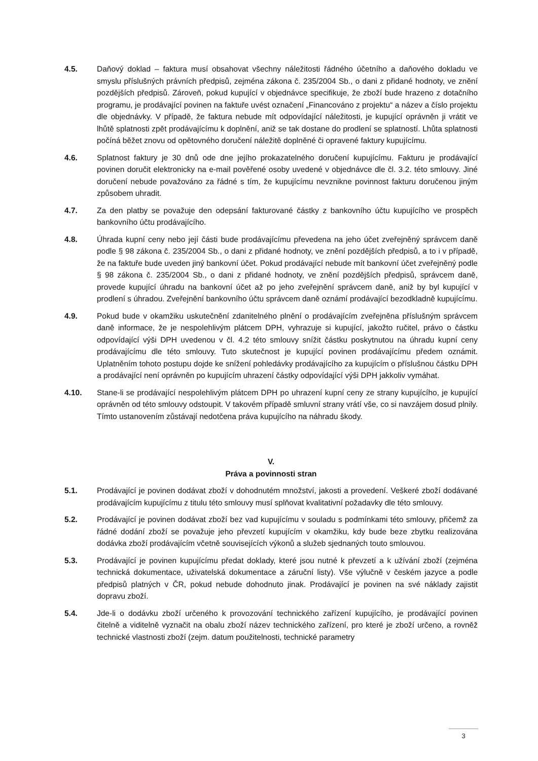4.5. Daňový doklad – faktura musí obsahovat všechny náležitosti řádného účetního a daňového dokladu ve smyslu příslušných právních předpisů, zejména zákona č. 235/2004 Sb., o dani z přidané hodnoty, ve znění pozdějších předpisů. Zároveň, pokud kupující v objednávce specifikuje, že zboží bude hrazeno z dotačního programu, je prodávající povinen na faktuře uvést označení „Financováno z projektu“ a název a číslo projektu dle objednávky. V případě, že faktura nebude mít odpovídající náležitosti, je kupující oprávněn ji vrátit ve lhůtě splatnosti zpět prodávajícímu k doplnění, aniž se tak dostane do prodlení se splatností. Lhůta splatnosti počíná běžet znovu od opětovného doručení náležitě doplněné či opravené faktury kupujícímu.
4.6. Splatnost faktury je 30 dnů ode dne jejího prokazatelného doručení kupujícímu. Fakturu je prodávající povinen doručit elektronicky na e-mail pověřené osoby uvedené v objednávce dle čl. 3.2. této smlouvy. Jiné doručení nebude považováno za řádné s tím, že kupujícímu nevznikne povinnost fakturu doručenou jiným způsobem uhradit.
4.7. Za den platby se považuje den odepsání fakturované částky z bankovního účtu kupujícího ve prospěch bankovního účtu prodávajícího.
4.8. Úhrada kupní ceny nebo její části bude prodávajícímu převedena na jeho účet zveřejněný správcem daně podle § 98 zákona č. 235/2004 Sb., o dani z přidané hodnoty, ve znění pozdějších předpisů, a to i v případě, že na faktuře bude uveden jiný bankovní účet. Pokud prodávající nebude mít bankovní účet zveřejněný podle § 98 zákona č. 235/2004 Sb., o dani z přidané hodnoty, ve znění pozdějších předpisů, správcem daně, provede kupující úhradu na bankovní účet až po jeho zveřejnění správcem daně, aniž by byl kupující v prodlení s úhradou. Zveřejnění bankovního účtu správcem daně oznámí prodávající bezodkladně kupujícímu.
4.9. Pokud bude v okamžiku uskutečnění zdanitelného plnění o prodávajícím zveřejněna příslušným správcem daně informace, že je nespolehlivým plátcem DPH, vyhrazuje si kupující, jakožto ručitel, právo o částku odpovídající výši DPH uvedenou v čl. 4.2 této smlouvy snížit částku poskytnutou na úhradu kupní ceny prodávajícímu dle této smlouvy. Tuto skutečnost je kupující povinen prodávajícímu předem oznámit. Uplatněním tohoto postupu dojde ke snížení pohledávky prodávajícího za kupujícím o příslušnou částku DPH a prodávající není oprávněn po kupujícím uhrazení částky odpovídající výši DPH jakkoliv vymáhat.
4.10. Stane-li se prodávající nespolehlivým plátcem DPH po uhrazení kupní ceny ze strany kupujícího, je kupující oprávněn od této smlouvy odstoupit. V takovém případě smluvní strany vrátí vše, co si navzájem dosud plnily. Tímto ustanovením zůstávají nedotčena práva kupujícího na náhradu škody.
V.
Práva a povinnosti stran
5.1. Prodávající je povinen dodávat zboží v dohodnutém množství, jakosti a provedení. Veškeré zboží dodávané prodávajícím kupujícímu z titulu této smlouvy musí splňovat kvalitativní požadavky dle této smlouvy.
5.2. Prodávající je povinen dodávat zboží bez vad kupujícímu v souladu s podmínkami této smlouvy, přičemž za řádné dodání zboží se považuje jeho převzetí kupujícím v okamžiku, kdy bude beze zbytku realizována dodávka zboží prodávajícím včetně souvisejících výkonů a služeb sjednaných touto smlouvou.
5.3. Prodávající je povinen kupujícímu předat doklady, které jsou nutné k převzetí a k užívání zboží (zejména technická dokumentace, uživatelská dokumentace a záruční listy). Vše výlučně v českém jazyce a podle předpisů platných v ČR, pokud nebude dohodnuto jinak. Prodávající je povinen na své náklady zajistit dopravu zboží.
5.4. Jde-li o dodávku zboží určeného k provozování technického zařízení kupujícího, je prodávající povinen čitelně a viditelně vyznačit na obalu zboží název technického zařízení, pro které je zboží určeno, a rovněž technické vlastnosti zboží (zejm. datum použitelnosti, technické parametry
3